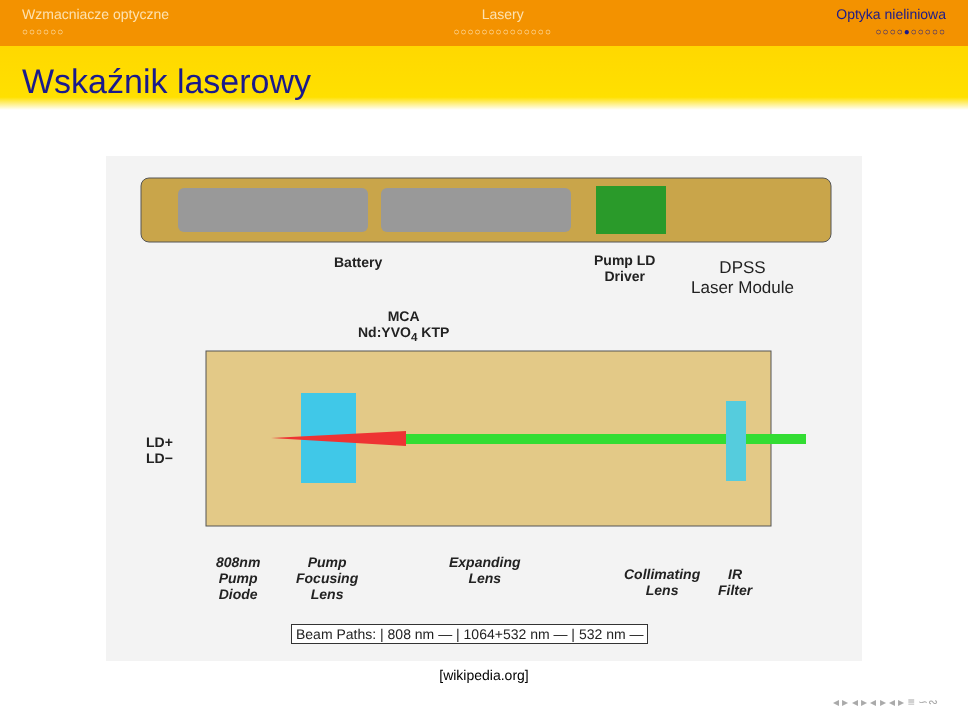Wzmacniacze optyczne
○○○○○○
Lasery
○○○○○○○○○○○○○○
Optyka nieliniowa
○○○○●○○○○○
Wskaźnik laserowy
Battery
Pump LD
Driver
DPSS
Laser Module
MCA
Nd:YVO<sub>4</sub> KTP
LD+
LD−
808nm
Pump
Diode
Pump
Focusing
Lens
Expanding
Lens
Collimating
Lens
IR
Filter
Beam Paths: | 808 nm — | 1064+532 nm — | 532 nm —
[wikipedia.org]
◂ ▸ ◂ ▸ ◂ ▸ ◂ ▸ ≡ ∽∾